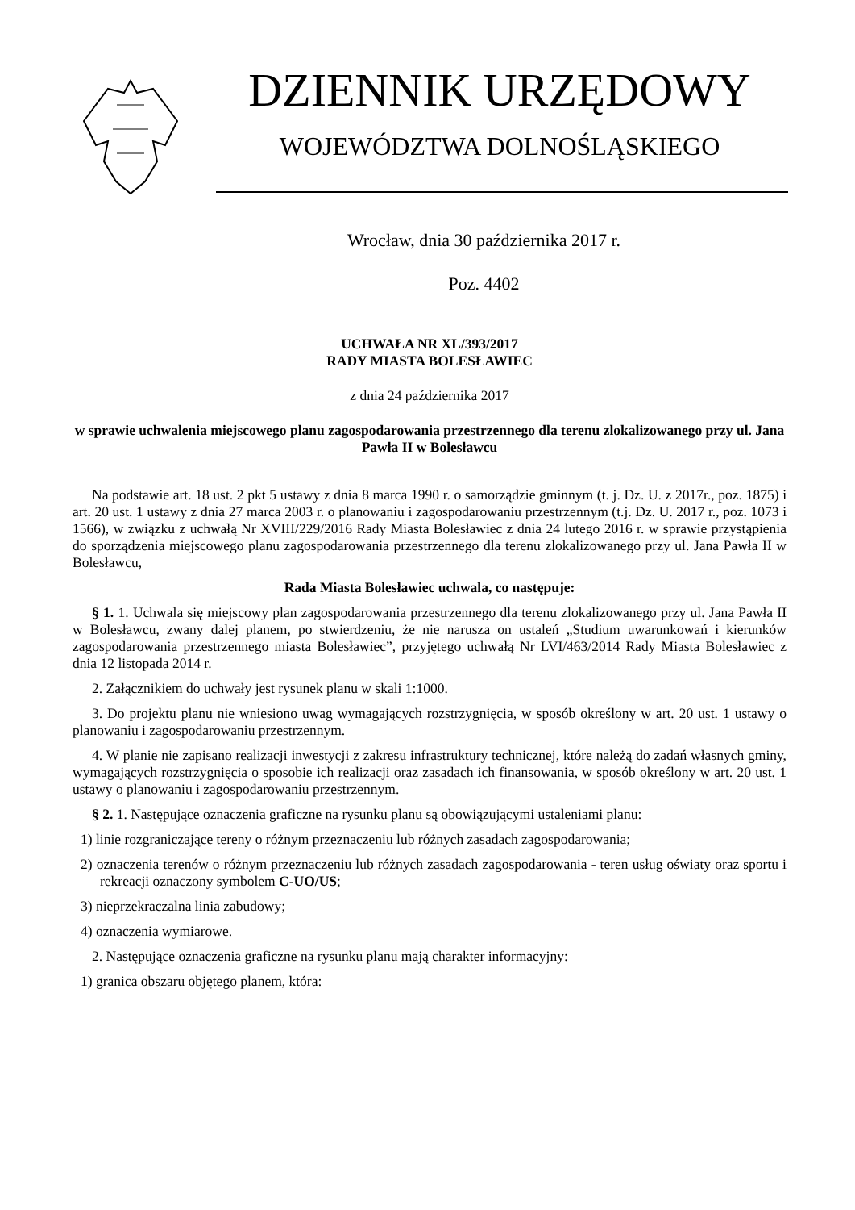DZIENNIK URZĘDOWY
WOJEWÓDZTWA DOLNOŚLĄSKIEGO
Wrocław, dnia 30 października 2017 r.
Poz. 4402
UCHWAŁA NR XL/393/2017
RADY MIASTA BOLESŁAWIEC
z dnia 24 października 2017
w sprawie uchwalenia miejscowego planu zagospodarowania przestrzennego dla terenu zlokalizowanego przy ul. Jana Pawła II w Bolesławcu
Na podstawie art. 18 ust. 2 pkt 5 ustawy z dnia 8 marca 1990 r. o samorządzie gminnym (t. j. Dz. U. z 2017r., poz. 1875) i art. 20 ust. 1 ustawy z dnia 27 marca 2003 r. o planowaniu i zagospodarowaniu przestrzennym (t.j. Dz. U. 2017 r., poz. 1073 i 1566), w związku z uchwałą Nr XVIII/229/2016 Rady Miasta Bolesławiec z dnia 24 lutego 2016 r. w sprawie przystąpienia do sporządzenia miejscowego planu zagospodarowania przestrzennego dla terenu zlokalizowanego przy ul. Jana Pawła II w Bolesławcu,
Rada Miasta Bolesławiec uchwala, co następuje:
§ 1. 1. Uchwala się miejscowy plan zagospodarowania przestrzennego dla terenu zlokalizowanego przy ul. Jana Pawła II w Bolesławcu, zwany dalej planem, po stwierdzeniu, że nie narusza on ustaleń „Studium uwarunkowań i kierunków zagospodarowania przestrzennego miasta Bolesławiec”, przyjętego uchwałą Nr LVI/463/2014 Rady Miasta Bolesławiec z dnia 12 listopada 2014 r.
2. Załącznikiem do uchwały jest rysunek planu w skali 1:1000.
3. Do projektu planu nie wniesiono uwag wymagających rozstrzygnięcia, w sposób określony w art. 20 ust. 1 ustawy o planowaniu i zagospodarowaniu przestrzennym.
4. W planie nie zapisano realizacji inwestycji z zakresu infrastruktury technicznej, które należą do zadań własnych gminy, wymagających rozstrzygnięcia o sposobie ich realizacji oraz zasadach ich finansowania, w sposób określony w art. 20 ust. 1 ustawy o planowaniu i zagospodarowaniu przestrzennym.
§ 2. 1. Następujące oznaczenia graficzne na rysunku planu są obowiązującymi ustaleniami planu:
1) linie rozgraniczające tereny o różnym przeznaczeniu lub różnych zasadach zagospodarowania;
2) oznaczenia terenów o różnym przeznaczeniu lub różnych zasadach zagospodarowania - teren usług oświaty oraz sportu i rekreacji oznaczony symbolem C-UO/US;
3) nieprzekraczalna linia zabudowy;
4) oznaczenia wymiarowe.
2. Następujące oznaczenia graficzne na rysunku planu mają charakter informacyjny:
1) granica obszaru objętego planem, która: